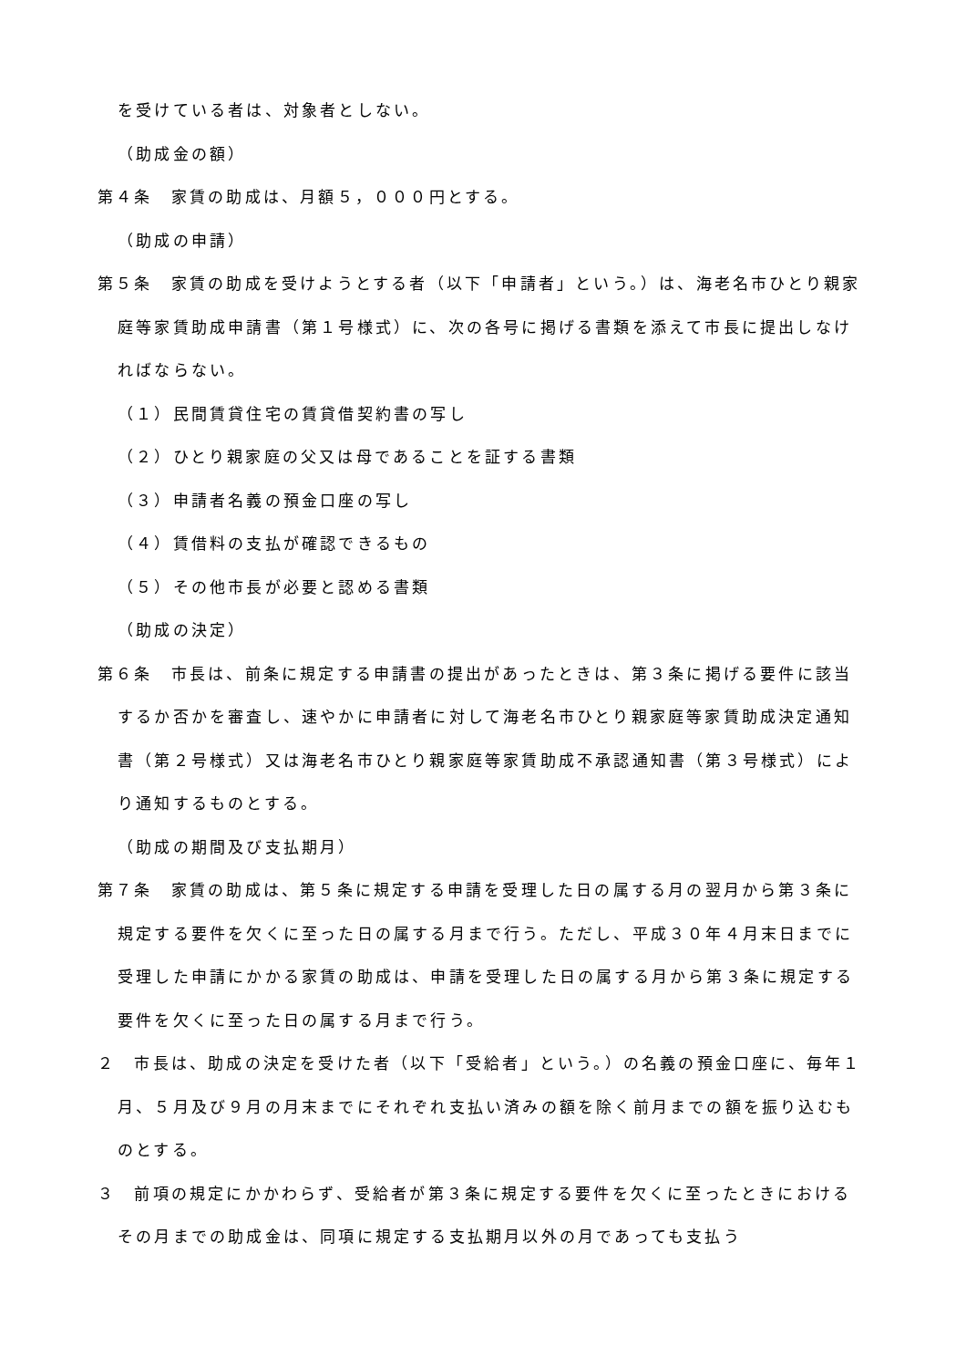を受けている者は、対象者としない。
（助成金の額）
第４条　家賃の助成は、月額５，０００円とする。
（助成の申請）
第５条　家賃の助成を受けようとする者（以下「申請者」という。）は、海老名市ひとり親家庭等家賃助成申請書（第１号様式）に、次の各号に掲げる書類を添えて市長に提出しなければならない。
（１）民間賃貸住宅の賃貸借契約書の写し
（２）ひとり親家庭の父又は母であることを証する書類
（３）申請者名義の預金口座の写し
（４）賃借料の支払が確認できるもの
（５）その他市長が必要と認める書類
（助成の決定）
第６条　市長は、前条に規定する申請書の提出があったときは、第３条に掲げる要件に該当するか否かを審査し、速やかに申請者に対して海老名市ひとり親家庭等家賃助成決定通知書（第２号様式）又は海老名市ひとり親家庭等家賃助成不承認通知書（第３号様式）により通知するものとする。
（助成の期間及び支払期月）
第７条　家賃の助成は、第５条に規定する申請を受理した日の属する月の翌月から第３条に規定する要件を欠くに至った日の属する月まで行う。ただし、平成３０年４月末日までに受理した申請にかかる家賃の助成は、申請を受理した日の属する月から第３条に規定する要件を欠くに至った日の属する月まで行う。
２　市長は、助成の決定を受けた者（以下「受給者」という。）の名義の預金口座に、毎年１月、５月及び９月の月末までにそれぞれ支払い済みの額を除く前月までの額を振り込むものとする。
３　前項の規定にかかわらず、受給者が第３条に規定する要件を欠くに至ったときにおけるその月までの助成金は、同項に規定する支払期月以外の月であっても支払う